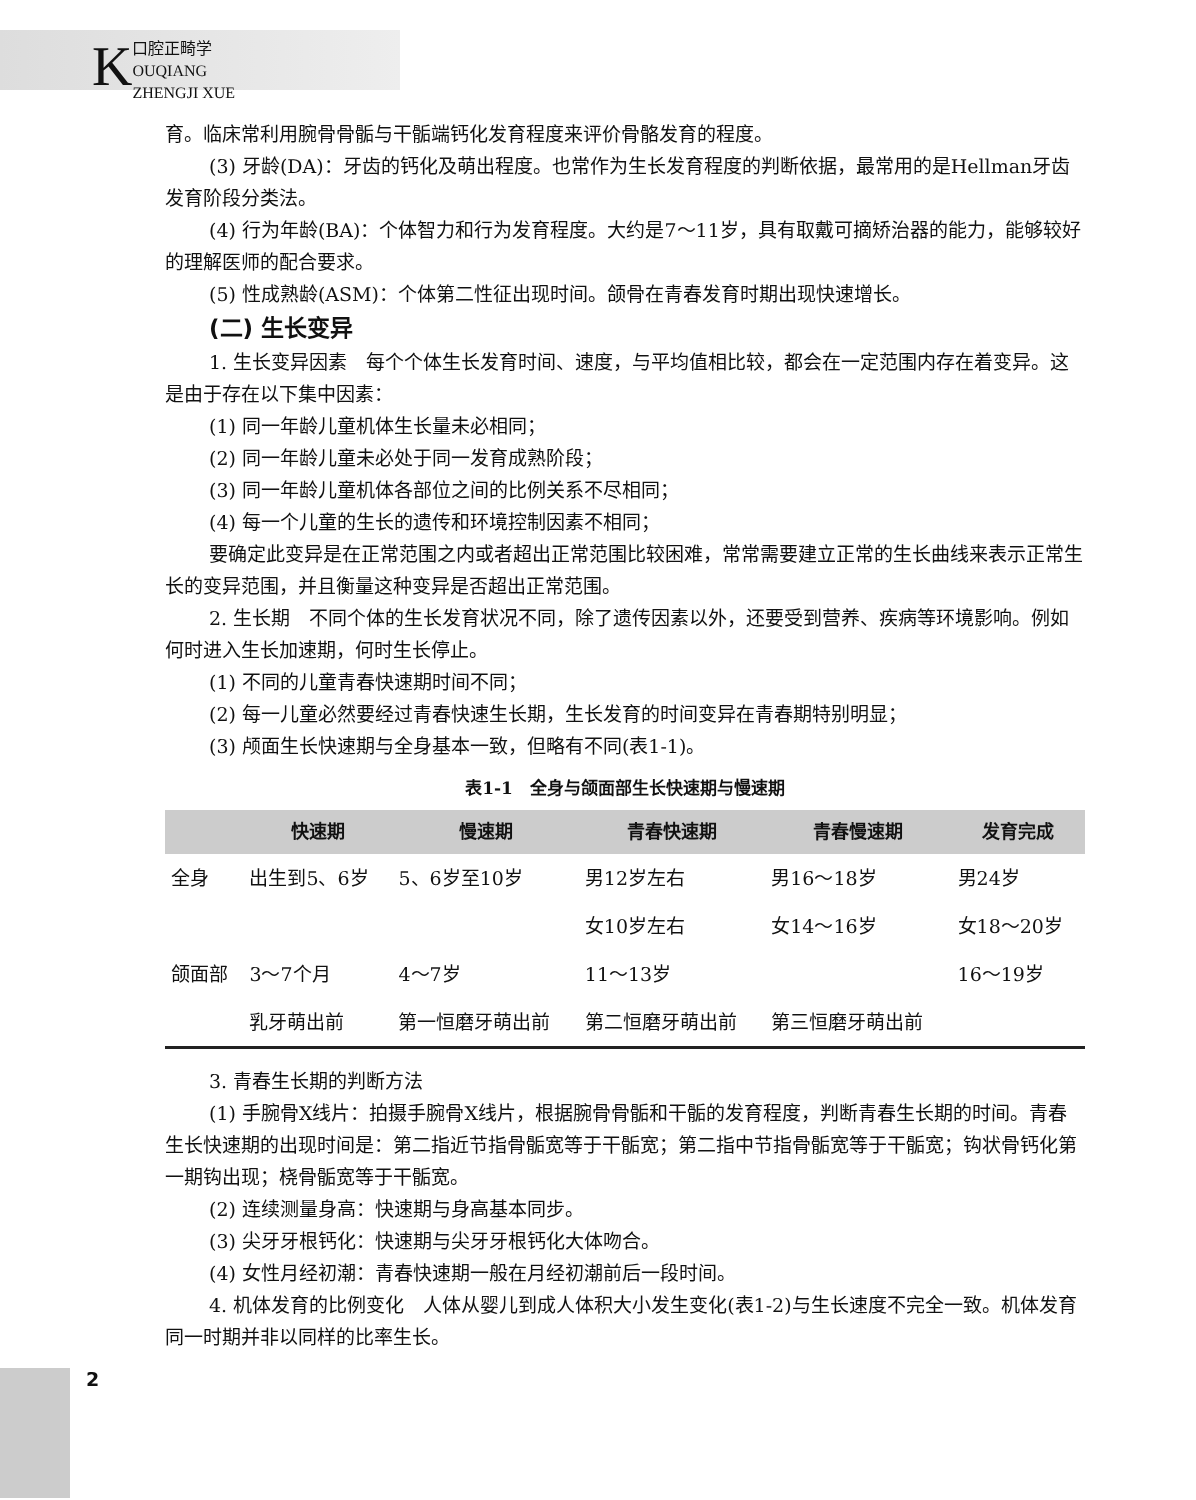K
口腔正畸学
OUQIANG ZHENGJI XUE
育。临床常利用腕骨骨骺与干骺端钙化发育程度来评价骨骼发育的程度。
(3) 牙龄(DA)：牙齿的钙化及萌出程度。也常作为生长发育程度的判断依据，最常用的是Hellman牙齿发育阶段分类法。
(4) 行为年龄(BA)：个体智力和行为发育程度。大约是7～11岁，具有取戴可摘矫治器的能力，能够较好的理解医师的配合要求。
(5) 性成熟龄(ASM)：个体第二性征出现时间。颌骨在青春发育时期出现快速增长。
(二) 生长变异
1. 生长变异因素　每个个体生长发育时间、速度，与平均值相比较，都会在一定范围内存在着变异。这是由于存在以下集中因素：
(1) 同一年龄儿童机体生长量未必相同；
(2) 同一年龄儿童未必处于同一发育成熟阶段；
(3) 同一年龄儿童机体各部位之间的比例关系不尽相同；
(4) 每一个儿童的生长的遗传和环境控制因素不相同；
要确定此变异是在正常范围之内或者超出正常范围比较困难，常常需要建立正常的生长曲线来表示正常生长的变异范围，并且衡量这种变异是否超出正常范围。
2. 生长期　不同个体的生长发育状况不同，除了遗传因素以外，还要受到营养、疾病等环境影响。例如何时进入生长加速期，何时生长停止。
(1) 不同的儿童青春快速期时间不同；
(2) 每一儿童必然要经过青春快速生长期，生长发育的时间变异在青春期特别明显；
(3) 颅面生长快速期与全身基本一致，但略有不同(表1-1)。
表1-1　全身与颌面部生长快速期与慢速期
| | 快速期 | 慢速期 | 青春快速期 | 青春慢速期 | 发育完成 |
| --- | --- | --- | --- | --- | --- |
| 全身 | 出生到5、6岁 | 5、6岁至10岁 | 男12岁左右 | 男16～18岁 | 男24岁 |
| | | | 女10岁左右 | 女14～16岁 | 女18～20岁 |
| 颌面部 | 3～7个月 | 4～7岁 | 11～13岁 | | 16～19岁 |
| | 乳牙萌出前 | 第一恒磨牙萌出前 | 第二恒磨牙萌出前 | 第三恒磨牙萌出前 | |
3. 青春生长期的判断方法
(1) 手腕骨X线片：拍摄手腕骨X线片，根据腕骨骨骺和干骺的发育程度，判断青春生长期的时间。青春生长快速期的出现时间是：第二指近节指骨骺宽等于干骺宽；第二指中节指骨骺宽等于干骺宽；钩状骨钙化第一期钩出现；桡骨骺宽等于干骺宽。
(2) 连续测量身高：快速期与身高基本同步。
(3) 尖牙牙根钙化：快速期与尖牙牙根钙化大体吻合。
(4) 女性月经初潮：青春快速期一般在月经初潮前后一段时间。
4. 机体发育的比例变化　人体从婴儿到成人体积大小发生变化(表1-2)与生长速度不完全一致。机体发育同一时期并非以同样的比率生长。
2